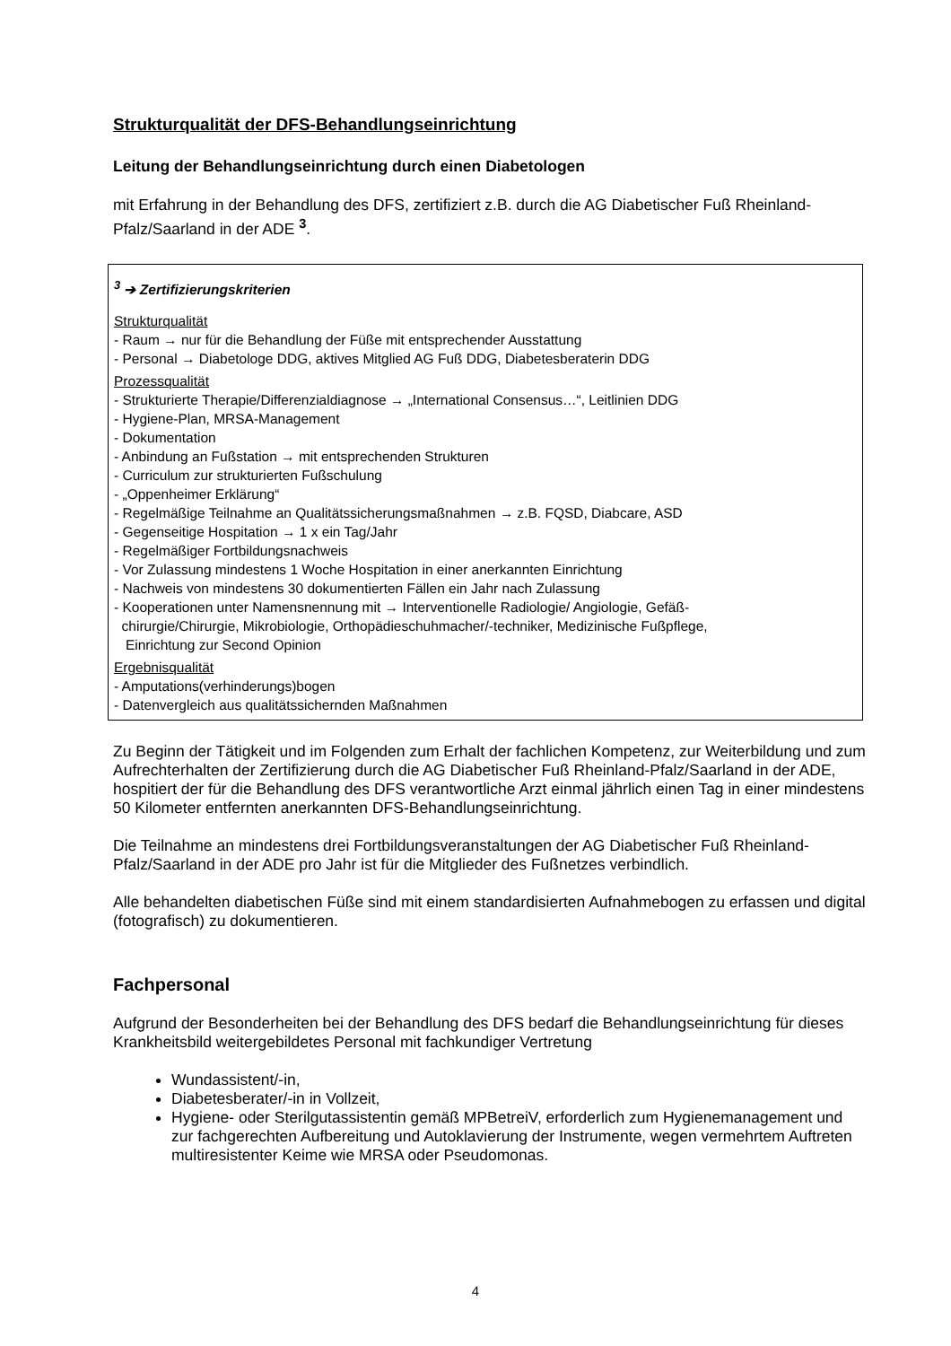Strukturqualität der DFS-Behandlungseinrichtung
Leitung der Behandlungseinrichtung durch einen Diabetologen
mit Erfahrung in der Behandlung des DFS, zertifiziert z.B. durch die AG Diabetischer Fuß Rheinland-Pfalz/Saarland in der ADE <sup>3</sup>.
<sup>3</sup> ➔ Zertifizierungskriterien
Strukturqualität
- Raum → nur für die Behandlung der Füße mit entsprechender Ausstattung
- Personal → Diabetologe DDG, aktives Mitglied AG Fuß DDG, Diabetesberaterin DDG
Prozessqualität
- Strukturierte Therapie/Differenzialdiagnose → „International Consensus…“, Leitlinien DDG
- Hygiene-Plan, MRSA-Management
- Dokumentation
- Anbindung an Fußstation → mit entsprechenden Strukturen
- Curriculum zur strukturierten Fußschulung
- „Oppenheimer Erklärung“
- Regelmäßige Teilnahme an Qualitätssicherungsmaßnahmen → z.B. FQSD, Diabcare, ASD
- Gegenseitige Hospitation → 1 x ein Tag/Jahr
- Regelmäßiger Fortbildungsnachweis
- Vor Zulassung mindestens 1 Woche Hospitation in einer anerkannten Einrichtung
- Nachweis von mindestens 30 dokumentierten Fällen ein Jahr nach Zulassung
- Kooperationen unter Namensnennung mit → Interventionelle Radiologie/ Angiologie, Gefäß-
chirurgie/Chirurgie, Mikrobiologie, Orthopädieschuhmacher/-techniker, Medizinische Fußpflege,
Einrichtung zur Second Opinion
Ergebnisqualität
- Amputations(verhinderungs)bogen
- Datenvergleich aus qualitätssichernden Maßnahmen
Zu Beginn der Tätigkeit und im Folgenden zum Erhalt der fachlichen Kompetenz, zur Weiterbildung und zum Aufrechterhalten der Zertifizierung durch die AG Diabetischer Fuß Rheinland-Pfalz/Saarland in der ADE, hospitiert der für die Behandlung des DFS verantwortliche Arzt einmal jährlich einen Tag in einer mindestens 50 Kilometer entfernten anerkannten DFS-Behandlungseinrichtung.
Die Teilnahme an mindestens drei Fortbildungsveranstaltungen der AG Diabetischer Fuß Rheinland-Pfalz/Saarland in der ADE pro Jahr ist für die Mitglieder des Fußnetzes verbindlich.
Alle behandelten diabetischen Füße sind mit einem standardisierten Aufnahmebogen zu erfassen und digital (fotografisch) zu dokumentieren.
Fachpersonal
Aufgrund der Besonderheiten bei der Behandlung des DFS bedarf die Behandlungseinrichtung für dieses Krankheitsbild weitergebildetes Personal mit fachkundiger Vertretung
Wundassistent/-in,
Diabetesberater/-in in Vollzeit,
Hygiene- oder Sterilgutassistentin gemäß MPBetreiV, erforderlich zum Hygienemanagement und zur fachgerechten Aufbereitung und Autoklavierung der Instrumente, wegen vermehrtem Auftreten multiresistenter Keime wie MRSA oder Pseudomonas.
4